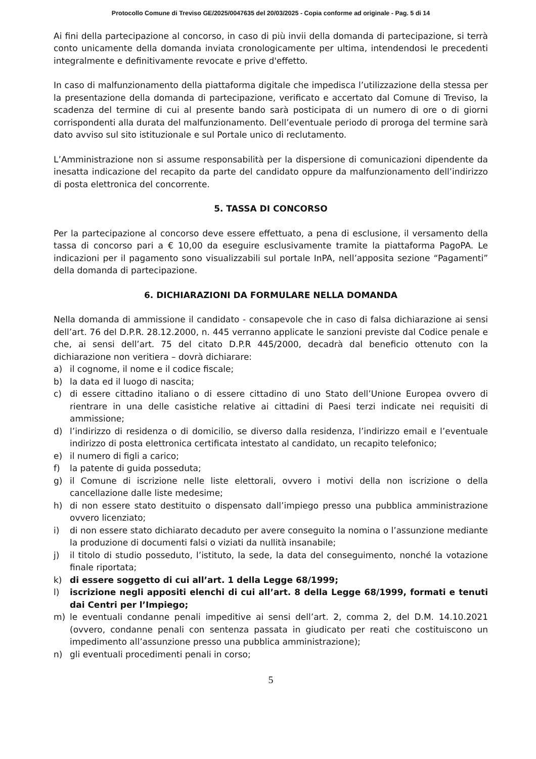Protocollo Comune di Treviso GE/2025/0047635 del 20/03/2025 - Copia conforme ad originale - Pag. 5 di 14
Ai fini della partecipazione al concorso, in caso di più invii della domanda di partecipazione, si terrà conto unicamente della domanda inviata cronologicamente per ultima, intendendosi le precedenti integralmente e definitivamente revocate e prive d'effetto.
In caso di malfunzionamento della piattaforma digitale che impedisca l’utilizzazione della stessa per la presentazione della domanda di partecipazione, verificato e accertato dal Comune di Treviso, la scadenza del termine di cui al presente bando sarà posticipata di un numero di ore o di giorni corrispondenti alla durata del malfunzionamento. Dell’eventuale periodo di proroga del termine sarà dato avviso sul sito istituzionale e sul Portale unico di reclutamento.
L’Amministrazione non si assume responsabilità per la dispersione di comunicazioni dipendente da inesatta indicazione del recapito da parte del candidato oppure da malfunzionamento dell’indirizzo di posta elettronica del concorrente.
5. TASSA DI CONCORSO
Per la partecipazione al concorso deve essere effettuato, a pena di esclusione, il versamento della tassa di concorso pari a € 10,00 da eseguire esclusivamente tramite la piattaforma PagoPA. Le indicazioni per il pagamento sono visualizzabili sul portale InPA, nell’apposita sezione “Pagamenti” della domanda di partecipazione.
6. DICHIARAZIONI DA FORMULARE NELLA DOMANDA
Nella domanda di ammissione il candidato - consapevole che in caso di falsa dichiarazione ai sensi dell’art. 76 del D.P.R. 28.12.2000, n. 445 verranno applicate le sanzioni previste dal Codice penale e che, ai sensi dell’art. 75 del citato D.P.R 445/2000, decadrà dal beneficio ottenuto con la dichiarazione non veritiera – dovrà dichiarare:
a) il cognome, il nome e il codice fiscale;
b) la data ed il luogo di nascita;
c) di essere cittadino italiano o di essere cittadino di uno Stato dell’Unione Europea ovvero di rientrare in una delle casistiche relative ai cittadini di Paesi terzi indicate nei requisiti di ammissione;
d) l’indirizzo di residenza o di domicilio, se diverso dalla residenza, l’indirizzo email e l’eventuale indirizzo di posta elettronica certificata intestato al candidato, un recapito telefonico;
e) il numero di figli a carico;
f) la patente di guida posseduta;
g) il Comune di iscrizione nelle liste elettorali, ovvero i motivi della non iscrizione o della cancellazione dalle liste medesime;
h) di non essere stato destituito o dispensato dall’impiego presso una pubblica amministrazione ovvero licenziato;
i) di non essere stato dichiarato decaduto per avere conseguito la nomina o l’assunzione mediante la produzione di documenti falsi o viziati da nullità insanabile;
j) il titolo di studio posseduto, l’istituto, la sede, la data del conseguimento, nonché la votazione finale riportata;
k) di essere soggetto di cui all’art. 1 della Legge 68/1999;
l) iscrizione negli appositi elenchi di cui all’art. 8 della Legge 68/1999, formati e tenuti dai Centri per l’Impiego;
m) le eventuali condanne penali impeditive ai sensi dell’art. 2, comma 2, del D.M. 14.10.2021 (ovvero, condanne penali con sentenza passata in giudicato per reati che costituiscono un impedimento all’assunzione presso una pubblica amministrazione);
n) gli eventuali procedimenti penali in corso;
5